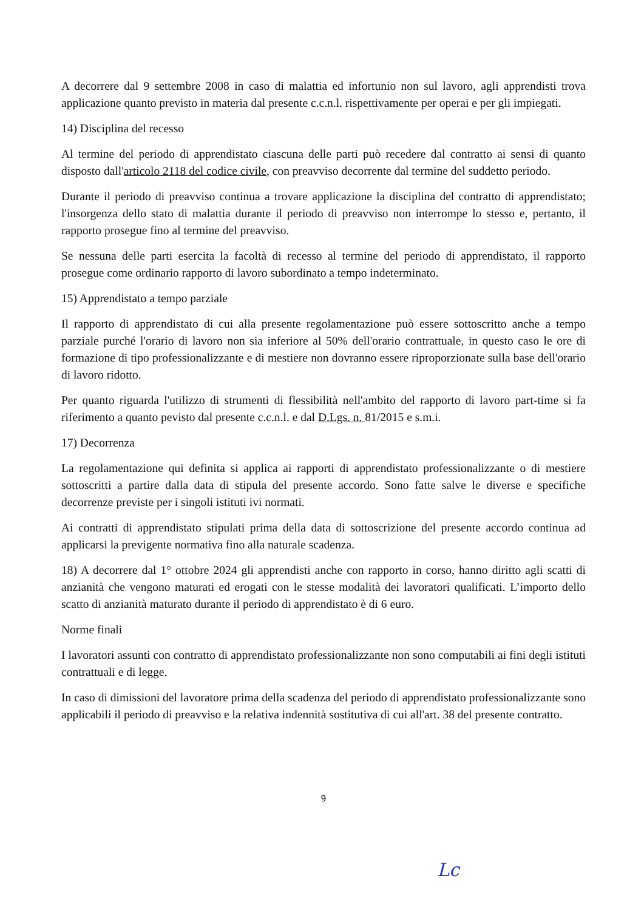A decorrere dal 9 settembre 2008 in caso di malattia ed infortunio non sul lavoro, agli apprendisti trova applicazione quanto previsto in materia dal presente c.c.n.l. rispettivamente per operai e per gli impiegati.
14) Disciplina del recesso
Al termine del periodo di apprendistato ciascuna delle parti può recedere dal contratto ai sensi di quanto disposto dall'articolo 2118 del codice civile, con preavviso decorrente dal termine del suddetto periodo.
Durante il periodo di preavviso continua a trovare applicazione la disciplina del contratto di apprendistato; l'insorgenza dello stato di malattia durante il periodo di preavviso non interrompe lo stesso e, pertanto, il rapporto prosegue fino al termine del preavviso.
Se nessuna delle parti esercita la facoltà di recesso al termine del periodo di apprendistato, il rapporto prosegue come ordinario rapporto di lavoro subordinato a tempo indeterminato.
15) Apprendistato a tempo parziale
Il rapporto di apprendistato di cui alla presente regolamentazione può essere sottoscritto anche a tempo parziale purché l'orario di lavoro non sia inferiore al 50% dell'orario contrattuale, in questo caso le ore di formazione di tipo professionalizzante e di mestiere non dovranno essere riproporzionate sulla base dell'orario di lavoro ridotto.
Per quanto riguarda l'utilizzo di strumenti di flessibilità nell'ambito del rapporto di lavoro part-time si fa riferimento a quanto pevisto dal presente c.c.n.l. e dal D.Lgs. n. 81/2015 e s.m.i.
17) Decorrenza
La regolamentazione qui definita si applica ai rapporti di apprendistato professionalizzante o di mestiere sottoscritti a partire dalla data di stipula del presente accordo. Sono fatte salve le diverse e specifiche decorrenze previste per i singoli istituti ivi normati.
Ai contratti di apprendistato stipulati prima della data di sottoscrizione del presente accordo continua ad applicarsi la previgente normativa fino alla naturale scadenza.
18) A decorrere dal 1° ottobre 2024 gli apprendisti anche con rapporto in corso, hanno diritto agli scatti di anzianità che vengono maturati ed erogati con le stesse modalità dei lavoratori qualificati. L’importo dello scatto di anzianità maturato durante il periodo di apprendistato è di 6 euro.
Norme finali
I lavoratori assunti con contratto di apprendistato professionalizzante non sono computabili ai fini degli istituti contrattuali e di legge.
In caso di dimissioni del lavoratore prima della scadenza del periodo di apprendistato professionalizzante sono applicabili il periodo di preavviso e la relativa indennità sostitutiva di cui all'art. 38 del presente contratto.
9
Lc